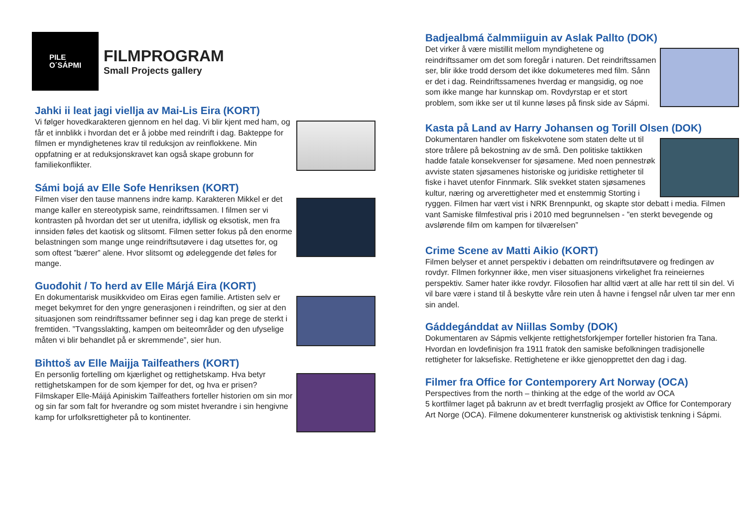PILE
O´SÁPMI
FILMPROGRAM
Small Projects gallery
Jahki ii leat jagi viellja av Mai-Lis Eira (KORT)
Vi følger hovedkarakteren gjennom en hel dag. Vi blir kjent med ham, og får et innblikk i hvordan det er å jobbe med reindrift i dag. Bakteppe for filmen er myndighetenes krav til reduksjon av reinflokkene. Min oppfatning er at reduksjonskravet kan også skape grobunn for familiekonflikter.
Sámi bojá av Elle Sofe Henriksen (KORT)
Filmen viser den tause mannens indre kamp. Karakteren Mikkel er det mange kaller en stereotypisk same, reindriftssamen. I filmen ser vi kontrasten på hvordan det ser ut utenifra, idyllisk og eksotisk, men fra innsiden føles det kaotisk og slitsomt. Filmen setter fokus på den enorme belastningen som mange unge reindriftsutøvere i dag utsettes for, og som oftest ”bærer” alene. Hvor slitsomt og ødeleggende det føles for mange.
Guođohit / To herd av Elle Márjá Eira (KORT)
En dokumentarisk musikkvideo om Eiras egen familie. Artisten selv er meget bekymret for den yngre generasjonen i reindriften, og sier at den situasjonen som reindriftssamer befinner seg i dag kan prege de sterkt i fremtiden. ”Tvangsslakting, kampen om beiteområder og den ufyselige måten vi blir behandlet på er skremmende”, sier hun.
Bihttoš av Elle Maijja Tailfeathers (KORT)
En personlig fortelling om kjærlighet og rettighetskamp. Hva betyr rettighetskampen for de som kjemper for det, og hva er prisen? Filmskaper Elle-Máijá Apiniskim Tailfeathers forteller historien om sin mor og sin far som falt for hverandre og som mistet hverandre i sin hengivne kamp for urfolksrettigheter på to kontinenter.
Badjealbmá čalmmiiguin av Aslak Pallto (DOK)
Det virker å være mistillit mellom myndighetene og reindriftssamer om det som foregår i naturen. Det reindriftssamen ser, blir ikke trodd dersom det ikke dokumeteres med film. Sånn er det i dag. Reindriftssamenes hverdag er mangsidig, og noe som ikke mange har kunnskap om. Rovdyrstap er et stort problem, som ikke ser ut til kunne løses på finsk side av Sápmi.
Kasta på Land av Harry Johansen og Torill Olsen (DOK)
Dokumentaren handler om fiskekvotene som staten delte ut til store trålere på bekostning av de små. Den politiske taktikken hadde fatale konsekvenser for sjøsamene. Med noen pennestrøk avviste staten sjøsamenes historiske og juridiske rettigheter til fiske i havet utenfor Finnmark. Slik svekket staten sjøsamenes kultur, næring og arverettigheter med et enstemmig Storting i ryggen. Filmen har vært vist i NRK Brennpunkt, og skapte stor debatt i media. Filmen vant Samiske filmfestival pris i 2010 med begrunnelsen - ”en sterkt bevegende og avslørende film om kampen for tilværelsen”
Crime Scene av Matti Aikio (KORT)
Filmen belyser et annet perspektiv i debatten om reindriftsutøvere og fredingen av rovdyr. FIlmen forkynner ikke, men viser situasjonens virkelighet fra reineiernes perspektiv. Samer hater ikke rovdyr. Filosofien har alltid vært at alle har rett til sin del. Vi vil bare være i stand til å beskytte våre rein uten å havne i fengsel når ulven tar mer enn sin andel.
Gáddegánddat av Niillas Somby (DOK)
Dokumentaren av Sápmis velkjente rettighetsforkjemper forteller historien fra Tana. Hvordan en lovdefinisjon fra 1911 fratok den samiske befolkningen tradisjonelle rettigheter for laksefiske. Rettighetene er ikke gjenopprettet den dag i dag.
Filmer fra Office for Contemporery Art Norway (OCA)
Perspectives from the north – thinking at the edge of the world av OCA
5 kortfilmer laget på bakrunn av et bredt tverrfaglig prosjekt av Office for Contemporary Art Norge (OCA). Filmene dokumenterer kunstnerisk og aktivistisk tenkning i Sápmi.